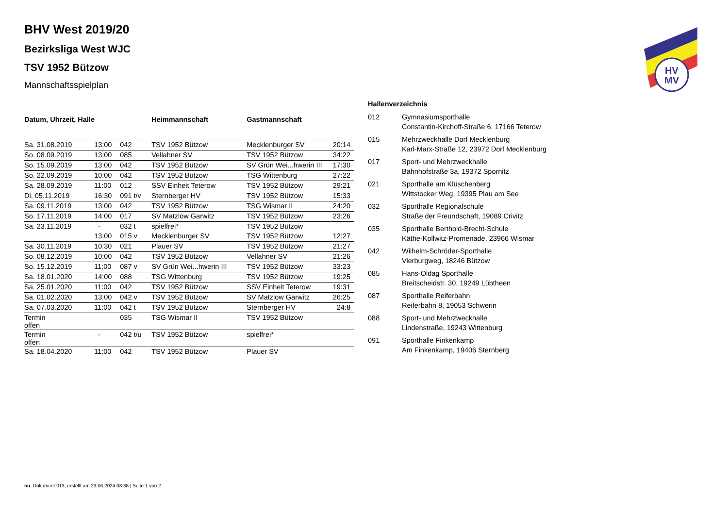BHV West 2019/20
Bezirksliga West WJC
TSV 1952 Bützow
Mannschaftsspielplan
| Datum, Uhrzeit, Halle | | | Heimmannschaft | Gastmannschaft | |
| --- | --- | --- | --- | --- | --- |
| Sa. 31.08.2019 | 13:00 | 042 | TSV 1952 Bützow | Mecklenburger SV | 20:14 |
| So. 08.09.2019 | 13:00 | 085 | Vellahner SV | TSV 1952 Bützow | 34:22 |
| So. 15.09.2019 | 13:00 | 042 | TSV 1952 Bützow | SV Grün Wei...hwerin III | 17:30 |
| So. 22.09.2019 | 10:00 | 042 | TSV 1952 Bützow | TSG Wittenburg | 27:22 |
| Sa. 28.09.2019 | 11:00 | 012 | SSV Einheit Teterow | TSV 1952 Bützow | 29:21 |
| Di. 05.11.2019 | 16:30 | 091 t/v | Sternberger HV | TSV 1952 Bützow | 15:33 |
| Sa. 09.11.2019 | 13:00 | 042 | TSV 1952 Bützow | TSG Wismar II | 24:20 |
| So. 17.11.2019 | 14:00 | 017 | SV Matzlow Garwitz | TSV 1952 Bützow | 23:26 |
| Sa. 23.11.2019 | - | 032 t | spielfrei* | TSV 1952 Bützow | |
| | 13:00 | 015 v | Mecklenburger SV | TSV 1952 Bützow | 12:27 |
| Sa. 30.11.2019 | 10:30 | 021 | Plauer SV | TSV 1952 Bützow | 21:27 |
| So. 08.12.2019 | 10:00 | 042 | TSV 1952 Bützow | Vellahner SV | 21:26 |
| So. 15.12.2019 | 11:00 | 087 v | SV Grün Wei...hwerin III | TSV 1952 Bützow | 33:23 |
| Sa. 18.01.2020 | 14:00 | 088 | TSG Wittenburg | TSV 1952 Bützow | 19:25 |
| Sa. 25.01.2020 | 11:00 | 042 | TSV 1952 Bützow | SSV Einheit Teterow | 19:31 |
| Sa. 01.02.2020 | 13:00 | 042 v | TSV 1952 Bützow | SV Matzlow Garwitz | 26:25 |
| Sa. 07.03.2020 | 11:00 | 042 t | TSV 1952 Bützow | Sternberger HV | 24:8 |
| Termin offen | | 035 | TSG Wismar II | TSV 1952 Bützow | |
| Termin offen | - | 042 t/u | TSV 1952 Bützow | spielfrei* | |
| Sa. 18.04.2020 | 11:00 | 042 | TSV 1952 Bützow | Plauer SV | |
| Hallenverzeichnis | |
| --- | --- |
| 012 | Gymnasiumsporthalle Constantin-Kirchoff-Straße 6, 17166 Teterow |
| 015 | Mehrzweckhalle Dorf Mecklenburg Karl-Marx-Straße 12, 23972 Dorf Mecklenburg |
| 017 | Sport- und Mehrzweckhalle Bahnhofstraße 3a, 19372 Spornitz |
| 021 | Sporthalle am Klüschenberg Wittstocker Weg, 19395 Plau am See |
| 032 | Sporthalle Regionalschule Straße der Freundschaft, 19089 Crivitz |
| 035 | Sporthalle Berthold-Brecht-Schule Käthe-Kollwitz-Promenade, 23966 Wismar |
| 042 | Wilhelm-Schröder-Sporthalle Vierburgweg, 18246 Bützow |
| 085 | Hans-Oldag Sporthalle Breitscheidstr. 30, 19249 Lübtheen |
| 087 | Sporthalle Reiferbahn Reiferbahn 8, 19053 Schwerin |
| 088 | Sport- und Mehrzweckhalle Lindenstraße, 19243 Wittenburg |
| 091 | Sporthalle Finkenkamp Am Finkenkamp, 19406 Sternberg |
HV
MV
nu .Dokument 013, erstellt am 29.06.2024 08:38 | Seite 1 von 2